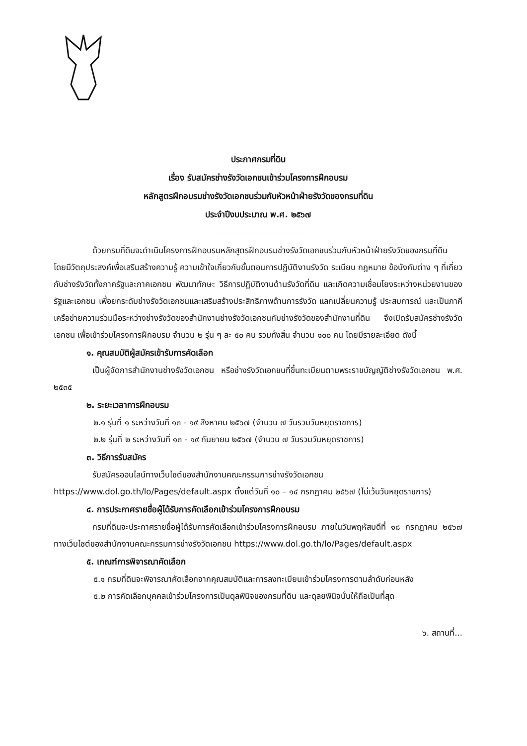ประกาศกรมที่ดิน
เรื่อง รับสมัครช่างรังวัดเอกชนเข้าร่วมโครงการฝึกอบรม
หลักสูตรฝึกอบรมช่างรังวัดเอกชนร่วมกับหัวหน้าฝ่ายรังวัดของกรมที่ดิน
ประจำปีงบประมาณ พ.ศ. ๒๕๖๗
ด้วยกรมที่ดินจะดำเนินโครงการฝึกอบรมหลักสูตรฝึกอบรมช่างรังวัดเอกชนร่วมกับหัวหน้าฝ่ายรังวัดของกรมที่ดิน โดยมีวัตถุประสงค์เพื่อเสริมสร้างความรู้ ความเข้าใจเกี่ยวกับขั้นตอนการปฏิบัติงานรังวัด ระเบียบ กฎหมาย ข้อบังคับต่าง ๆ ที่เกี่ยวกับช่างรังวัดทั้งภาครัฐและภาคเอกชน พัฒนาทักษะ วิธีการปฏิบัติงานด้านรังวัดที่ดิน และเกิดความเชื่อมโยงระหว่างหน่วยงานของรัฐและเอกชน เพื่อยกระดับช่างรังวัดเอกชนและเสริมสร้างประสิทธิภาพด้านการรังวัด แลกเปลี่ยนความรู้ ประสบการณ์ และเป็นภาคีเครือข่ายความร่วมมือระหว่างช่างรังวัดของสำนักงานช่างรังวัดเอกชนกับช่างรังวัดของสำนักงานที่ดิน จึงเปิดรับสมัครช่างรังวัดเอกชน เพื่อเข้าร่วมโครงการฝึกอบรม จำนวน ๒ รุ่น ๆ ละ ๕๐ คน รวมทั้งสิ้น จำนวน ๑๐๐ คน โดยมีรายละเอียด ดังนี้
๑. คุณสมบัติผู้สมัครเข้ารับการคัดเลือก
เป็นผู้จัดการสำนักงานช่างรังวัดเอกชน หรือช่างรังวัดเอกชนที่ขึ้นทะเบียนตามพระราชบัญญัติช่างรังวัดเอกชน พ.ศ. ๒๕๓๕
๒. ระยะเวลาการฝึกอบรม
๒.๑ รุ่นที่ ๑ ระหว่างวันที่ ๑๓ - ๑๙ สิงหาคม ๒๕๖๗ (จำนวน ๗ วันรวมวันหยุดราชการ)
๒.๒ รุ่นที่ ๒ ระหว่างวันที่ ๑๓ - ๑๙ กันยายน ๒๕๖๗ (จำนวน ๗ วันรวมวันหยุดราชการ)
๓. วิธีการรับสมัคร
รับสมัครออนไลน์ทางเว็บไซต์ของสำนักงานคณะกรรมการช่างรังวัดเอกชน https://www.dol.go.th/lo/Pages/default.aspx ตั้งแต่วันที่ ๑๐ – ๑๔ กรกฎาคม ๒๕๖๗ (ไม่เว้นวันหยุดราชการ)
๔. การประกาศรายชื่อผู้ได้รับการคัดเลือกเข้าร่วมโครงการฝึกอบรม
กรมที่ดินจะประกาศรายชื่อผู้ได้รับการคัดเลือกเข้าร่วมโครงการฝึกอบรม ภายในวันพฤหัสบดีที่ ๑๘ กรกฎาคม ๒๕๖๗ ทางเว็บไซต์ของสำนักงานคณะกรรมการช่างรังวัดเอกชน https://www.dol.go.th/lo/Pages/default.aspx
๕. เกณฑ์การพิจารณาคัดเลือก
๕.๑ กรมที่ดินจะพิจารณาคัดเลือกจากคุณสมบัติและการลงทะเบียนเข้าร่วมโครงการตามลำดับก่อนหลัง
๕.๒ การคัดเลือกบุคคลเข้าร่วมโครงการเป็นดุลพินิจของกรมที่ดิน และดุลยพินิจนั้นให้ถือเป็นที่สุด
๖. สถานที่...